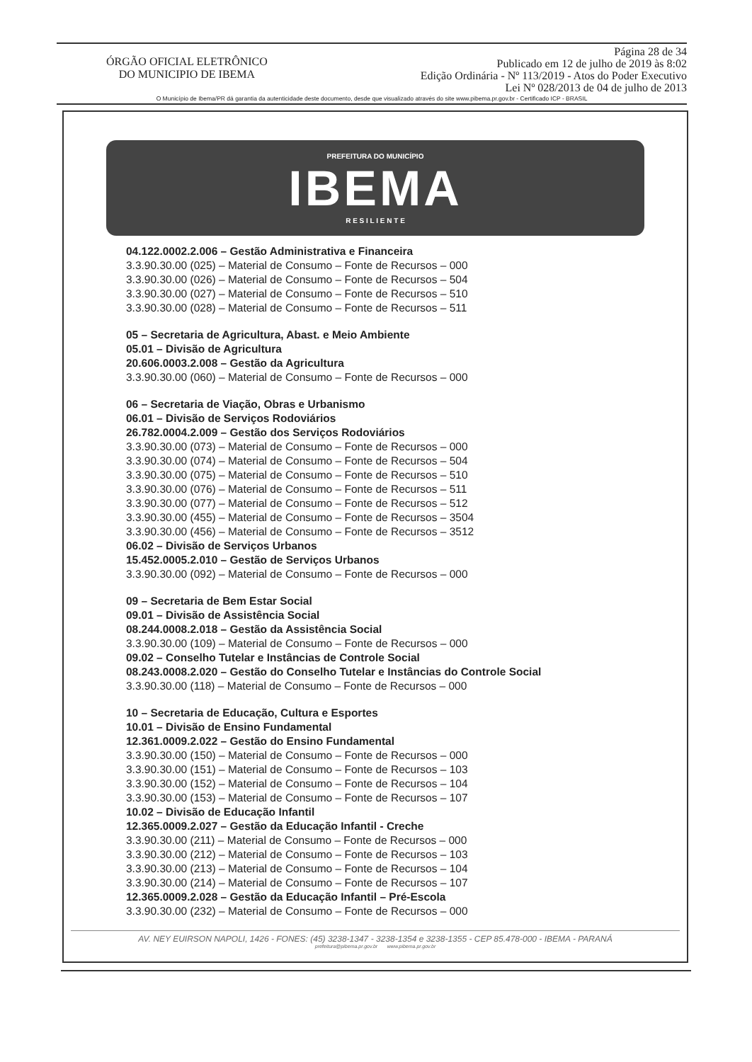ÓRGÃO OFICIAL ELETRÔNICO
DO MUNICIPIO DE IBEMA
Página 28 de 34
Publicado em 12 de julho de 2019 às 8:02
Edição Ordinária - Nº 113/2019 - Atos do Poder Executivo
Lei Nº 028/2013 de 04 de julho de 2013
O Município de Ibema/PR dá garantia da autenticidade deste documento, desde que visualizado através do site www.pibema.pr.gov.br - Certificado ICP - BRASIL
PREFEITURA DO MUNICÍPIO
IBEMA
R E S I L I E N T E
04.122.0002.2.006 – Gestão Administrativa e Financeira
3.3.90.30.00 (025) – Material de Consumo – Fonte de Recursos – 000
3.3.90.30.00 (026) – Material de Consumo – Fonte de Recursos – 504
3.3.90.30.00 (027) – Material de Consumo – Fonte de Recursos – 510
3.3.90.30.00 (028) – Material de Consumo – Fonte de Recursos – 511
05 – Secretaria de Agricultura, Abast. e Meio Ambiente
05.01 – Divisão de Agricultura
20.606.0003.2.008 – Gestão da Agricultura
3.3.90.30.00 (060) – Material de Consumo – Fonte de Recursos – 000
06 – Secretaria de Viação, Obras e Urbanismo
06.01 – Divisão de Serviços Rodoviários
26.782.0004.2.009 – Gestão dos Serviços Rodoviários
3.3.90.30.00 (073) – Material de Consumo – Fonte de Recursos – 000
3.3.90.30.00 (074) – Material de Consumo – Fonte de Recursos – 504
3.3.90.30.00 (075) – Material de Consumo – Fonte de Recursos – 510
3.3.90.30.00 (076) – Material de Consumo – Fonte de Recursos – 511
3.3.90.30.00 (077) – Material de Consumo – Fonte de Recursos – 512
3.3.90.30.00 (455) – Material de Consumo – Fonte de Recursos – 3504
3.3.90.30.00 (456) – Material de Consumo – Fonte de Recursos – 3512
06.02 – Divisão de Serviços Urbanos
15.452.0005.2.010 – Gestão de Serviços Urbanos
3.3.90.30.00 (092) – Material de Consumo – Fonte de Recursos – 000
09 – Secretaria de Bem Estar Social
09.01 – Divisão de Assistência Social
08.244.0008.2.018 – Gestão da Assistência Social
3.3.90.30.00 (109) – Material de Consumo – Fonte de Recursos – 000
09.02 – Conselho Tutelar e Instâncias de Controle Social
08.243.0008.2.020 – Gestão do Conselho Tutelar e Instâncias do Controle Social
3.3.90.30.00 (118) – Material de Consumo – Fonte de Recursos – 000
10 – Secretaria de Educação, Cultura e Esportes
10.01 – Divisão de Ensino Fundamental
12.361.0009.2.022 – Gestão do Ensino Fundamental
3.3.90.30.00 (150) – Material de Consumo – Fonte de Recursos – 000
3.3.90.30.00 (151) – Material de Consumo – Fonte de Recursos – 103
3.3.90.30.00 (152) – Material de Consumo – Fonte de Recursos – 104
3.3.90.30.00 (153) – Material de Consumo – Fonte de Recursos – 107
10.02 – Divisão de Educação Infantil
12.365.0009.2.027 – Gestão da Educação Infantil - Creche
3.3.90.30.00 (211) – Material de Consumo – Fonte de Recursos – 000
3.3.90.30.00 (212) – Material de Consumo – Fonte de Recursos – 103
3.3.90.30.00 (213) – Material de Consumo – Fonte de Recursos – 104
3.3.90.30.00 (214) – Material de Consumo – Fonte de Recursos – 107
12.365.0009.2.028 – Gestão da Educação Infantil – Pré-Escola
3.3.90.30.00 (232) – Material de Consumo – Fonte de Recursos – 000
AV. NEY EUIRSON NAPOLI, 1426 - FONES: (45) 3238-1347 - 3238-1354 e 3238-1355 - CEP 85.478-000 - IBEMA - PARANÁ
prefeitura@pibema.pr.gov.br www.pibema.pr.gov.br